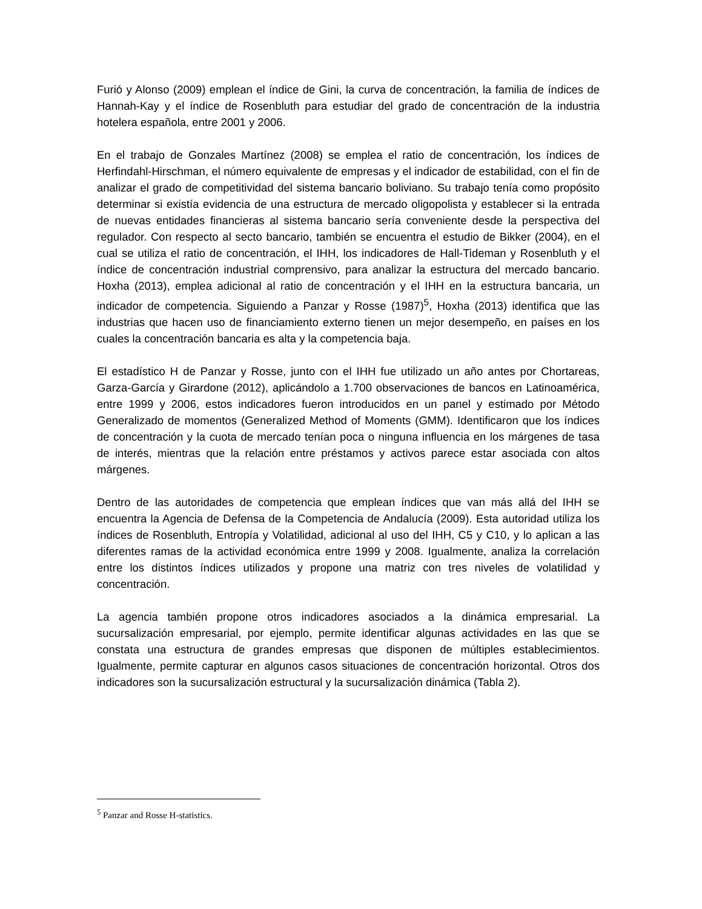Furió y Alonso (2009) emplean el índice de Gini, la curva de concentración, la familia de índices de Hannah-Kay y el índice de Rosenbluth para estudiar del grado de concentración de la industria hotelera española, entre 2001 y 2006.
En el trabajo de Gonzales Martínez (2008) se emplea el ratio de concentración, los índices de Herfindahl-Hirschman, el número equivalente de empresas y el indicador de estabilidad, con el fin de analizar el grado de competitividad del sistema bancario boliviano. Su trabajo tenía como propósito determinar si existía evidencia de una estructura de mercado oligopolista y establecer si la entrada de nuevas entidades financieras al sistema bancario sería conveniente desde la perspectiva del regulador. Con respecto al secto bancario, también se encuentra el estudio de Bikker (2004), en el cual se utiliza el ratio de concentración, el IHH, los indicadores de Hall-Tideman y Rosenbluth y el índice de concentración industrial comprensivo, para analizar la estructura del mercado bancario. Hoxha (2013), emplea adicional al ratio de concentración y el IHH en la estructura bancaria, un indicador de competencia. Siguiendo a Panzar y Rosse (1987)<sup>5</sup>, Hoxha (2013) identifica que las industrias que hacen uso de financiamiento externo tienen un mejor desempeño, en países en los cuales la concentración bancaria es alta y la competencia baja.
El estadístico H de Panzar y Rosse, junto con el IHH fue utilizado un año antes por Chortareas, Garza-García y Girardone (2012), aplicándolo a 1.700 observaciones de bancos en Latinoamérica, entre 1999 y 2006, estos indicadores fueron introducidos en un panel y estimado por Método Generalizado de momentos (Generalized Method of Moments (GMM). Identificaron que los índices de concentración y la cuota de mercado tenían poca o ninguna influencia en los márgenes de tasa de interés, mientras que la relación entre préstamos y activos parece estar asociada con altos márgenes.
Dentro de las autoridades de competencia que emplean índices que van más allá del IHH se encuentra la Agencia de Defensa de la Competencia de Andalucía (2009). Esta autoridad utiliza los índices de Rosenbluth, Entropía y Volatilidad, adicional al uso del IHH, C5 y C10, y lo aplican a las diferentes ramas de la actividad económica entre 1999 y 2008. Igualmente, analiza la correlación entre los distintos índices utilizados y propone una matriz con tres niveles de volatilidad y concentración.
La agencia también propone otros indicadores asociados a la dinámica empresarial. La sucursalización empresarial, por ejemplo, permite identificar algunas actividades en las que se constata una estructura de grandes empresas que disponen de múltiples establecimientos. Igualmente, permite capturar en algunos casos situaciones de concentración horizontal. Otros dos indicadores son la sucursalización estructural y la sucursalización dinámica (Tabla 2).
<sup>5</sup> Panzar and Rosse H-statistics.